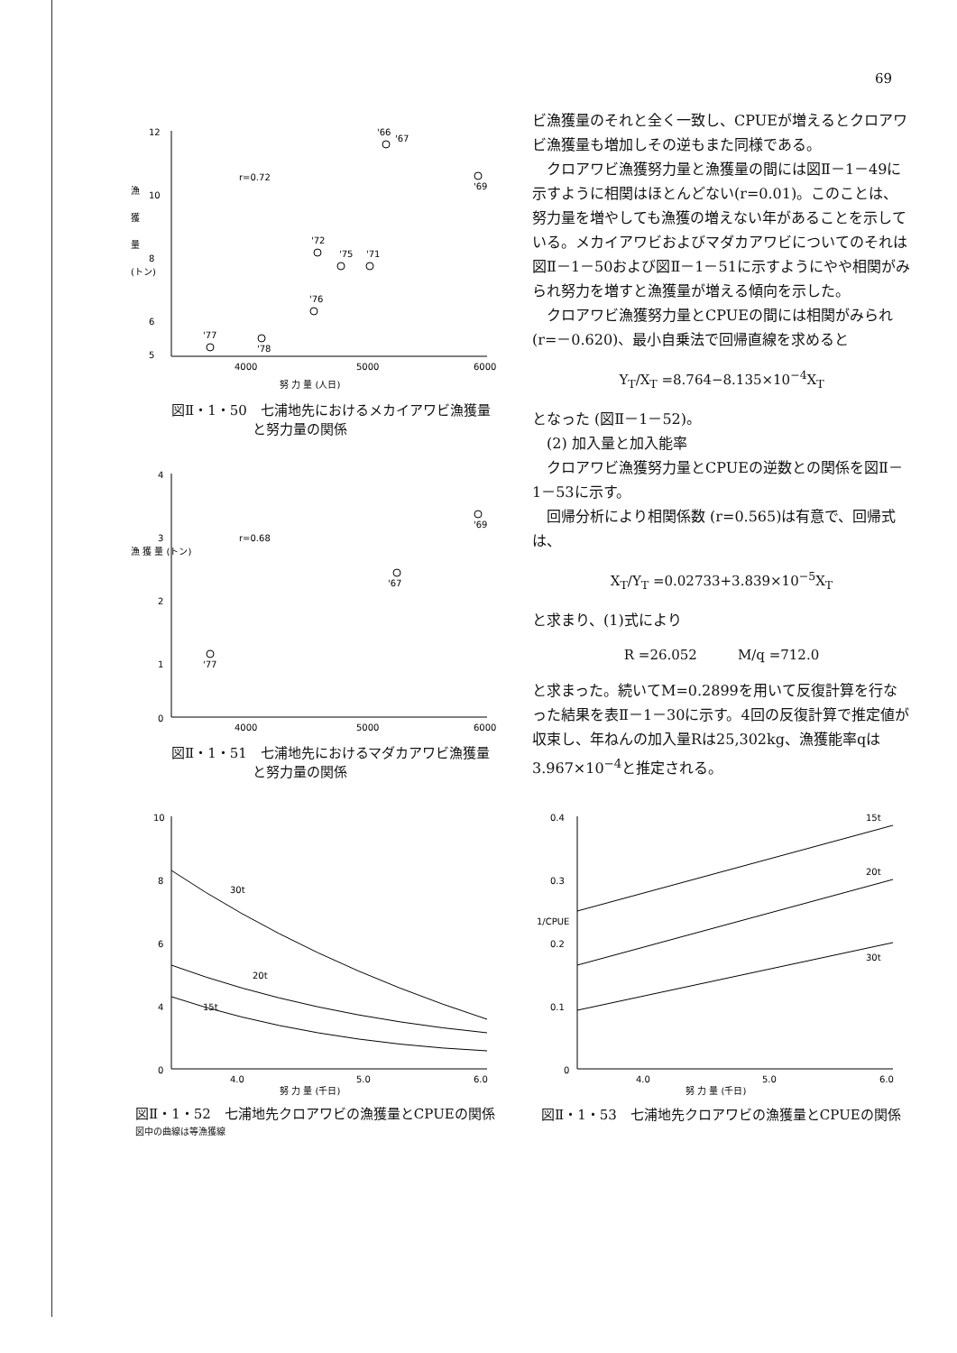69
12
10
8
6
5
4000
5000
6000
r=0.72
漁
獲
量
(トン)
努 力 量 (人日)
'66
'67
'69
'72
'75
'71
'76
'77
'78
図Ⅱ・1・50　七浦地先におけるメカイアワビ漁獲量
　　　　　　と努力量の関係
4
3
2
1
0
4000
5000
6000
r=0.68
漁 獲 量 (トン)
'69
'67
'77
図Ⅱ・1・51　七浦地先におけるマダカアワビ漁獲量
　　　　　　と努力量の関係
10
8
6
4
0
4.0
5.0
6.0
30t
20t
15t
努 力 量 (千日)
図Ⅱ・1・52　七浦地先クロアワビの漁獲量とCPUEの関係
図中の曲線は等漁獲線
ビ漁獲量のそれと全く一致し、CPUEが増えるとクロアワビ漁獲量も増加しその逆もまた同様である。
クロアワビ漁獲努力量と漁獲量の間には図Ⅱ－1－49に示すように相関はほとんどない(r=0.01)。このことは、努力量を増やしても漁獲の増えない年があることを示している。メカイアワビおよびマダカアワビについてのそれは図Ⅱ－1－50および図Ⅱ－1－51に示すようにやや相関がみられ努力を増すと漁獲量が増える傾向を示した。
クロアワビ漁獲努力量とCPUEの間には相関がみられ(r=－0.620)、最小自乗法で回帰直線を求めると
Y<sub>T</sub>/X<sub>T</sub> =8.764−8.135×10<sup>−4</sup>X<sub>T</sub>
となった (図Ⅱ－1－52)。
(2) 加入量と加入能率
クロアワビ漁獲努力量とCPUEの逆数との関係を図Ⅱ－1－53に示す。
回帰分析により相関係数 (r=0.565)は有意で、回帰式は、
X<sub>T</sub>/Y<sub>T</sub> =0.02733+3.839×10<sup>−5</sup>X<sub>T</sub>
と求まり、(1)式により
R =26.052　　　M/q =712.0
と求まった。続いてM=0.2899を用いて反復計算を行なった結果を表Ⅱ－1－30に示す。4回の反復計算で推定値が収束し、年ねんの加入量Rは25,302kg、漁獲能率qは3.967×10<sup>−4</sup>と推定される。
0.4
0.3
0.2
0.1
0
4.0
5.0
6.0
1/CPUE
15t
20t
30t
努 力 量 (千日)
図Ⅱ・1・53　七浦地先クロアワビの漁獲量とCPUEの関係